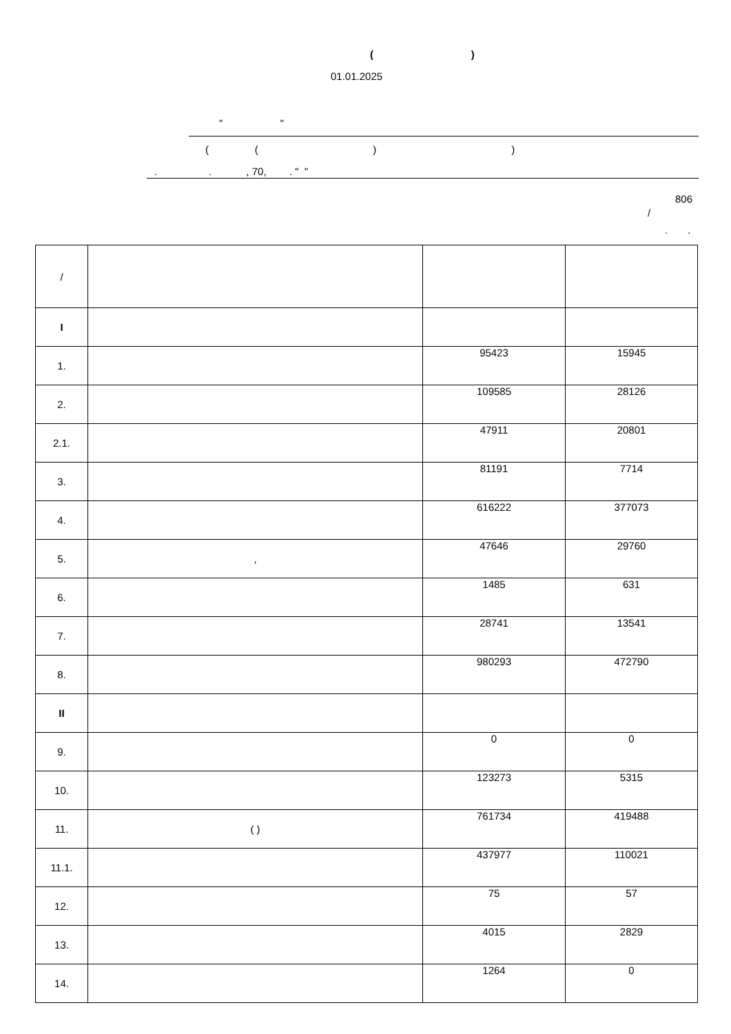( )
01.01.2025
" "
( ( ) )
. . , 70, . " "
806
/
. .
| / | | | |
| I | | | |
| 1. | | 95423 | 15945 |
| 2. | | 109585 | 28126 |
| 2.1. | | 47911 | 20801 |
| 3. | | 81191 | 7714 |
| 4. | | 616222 | 377073 |
| 5. | , | 47646 | 29760 |
| 6. | | 1485 | 631 |
| 7. | | 28741 | 13541 |
| 8. | | 980293 | 472790 |
| II | | | |
| 9. | | 0 | 0 |
| 10. | | 123273 | 5315 |
| 11. | ( ) | 761734 | 419488 |
| 11.1. | | 437977 | 110021 |
| 12. | | 75 | 57 |
| 13. | | 4015 | 2829 |
| 14. | | 1264 | 0 |